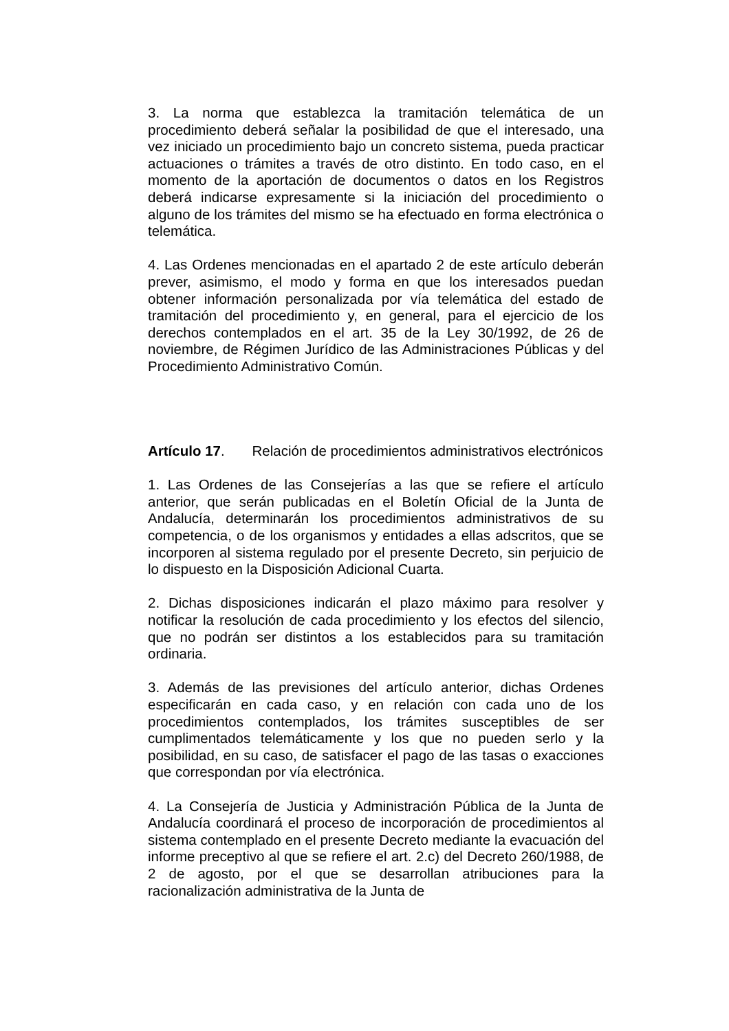3. La norma que establezca la tramitación telemática de un procedimiento deberá señalar la posibilidad de que el interesado, una vez iniciado un procedimiento bajo un concreto sistema, pueda practicar actuaciones o trámites a través de otro distinto. En todo caso, en el momento de la aportación de documentos o datos en los Registros deberá indicarse expresamente si la iniciación del procedimiento o alguno de los trámites del mismo se ha efectuado en forma electrónica o telemática.
4. Las Ordenes mencionadas en el apartado 2 de este artículo deberán prever, asimismo, el modo y forma en que los interesados puedan obtener información personalizada por vía telemática del estado de tramitación del procedimiento y, en general, para el ejercicio de los derechos contemplados en el art. 35 de la Ley 30/1992, de 26 de noviembre, de Régimen Jurídico de las Administraciones Públicas y del Procedimiento Administrativo Común.
Artículo 17. Relación de procedimientos administrativos electrónicos
1. Las Ordenes de las Consejerías a las que se refiere el artículo anterior, que serán publicadas en el Boletín Oficial de la Junta de Andalucía, determinarán los procedimientos administrativos de su competencia, o de los organismos y entidades a ellas adscritos, que se incorporen al sistema regulado por el presente Decreto, sin perjuicio de lo dispuesto en la Disposición Adicional Cuarta.
2. Dichas disposiciones indicarán el plazo máximo para resolver y notificar la resolución de cada procedimiento y los efectos del silencio, que no podrán ser distintos a los establecidos para su tramitación ordinaria.
3. Además de las previsiones del artículo anterior, dichas Ordenes especificarán en cada caso, y en relación con cada uno de los procedimientos contemplados, los trámites susceptibles de ser cumplimentados telemáticamente y los que no pueden serlo y la posibilidad, en su caso, de satisfacer el pago de las tasas o exacciones que correspondan por vía electrónica.
4. La Consejería de Justicia y Administración Pública de la Junta de Andalucía coordinará el proceso de incorporación de procedimientos al sistema contemplado en el presente Decreto mediante la evacuación del informe preceptivo al que se refiere el art. 2.c) del Decreto 260/1988, de 2 de agosto, por el que se desarrollan atribuciones para la racionalización administrativa de la Junta de